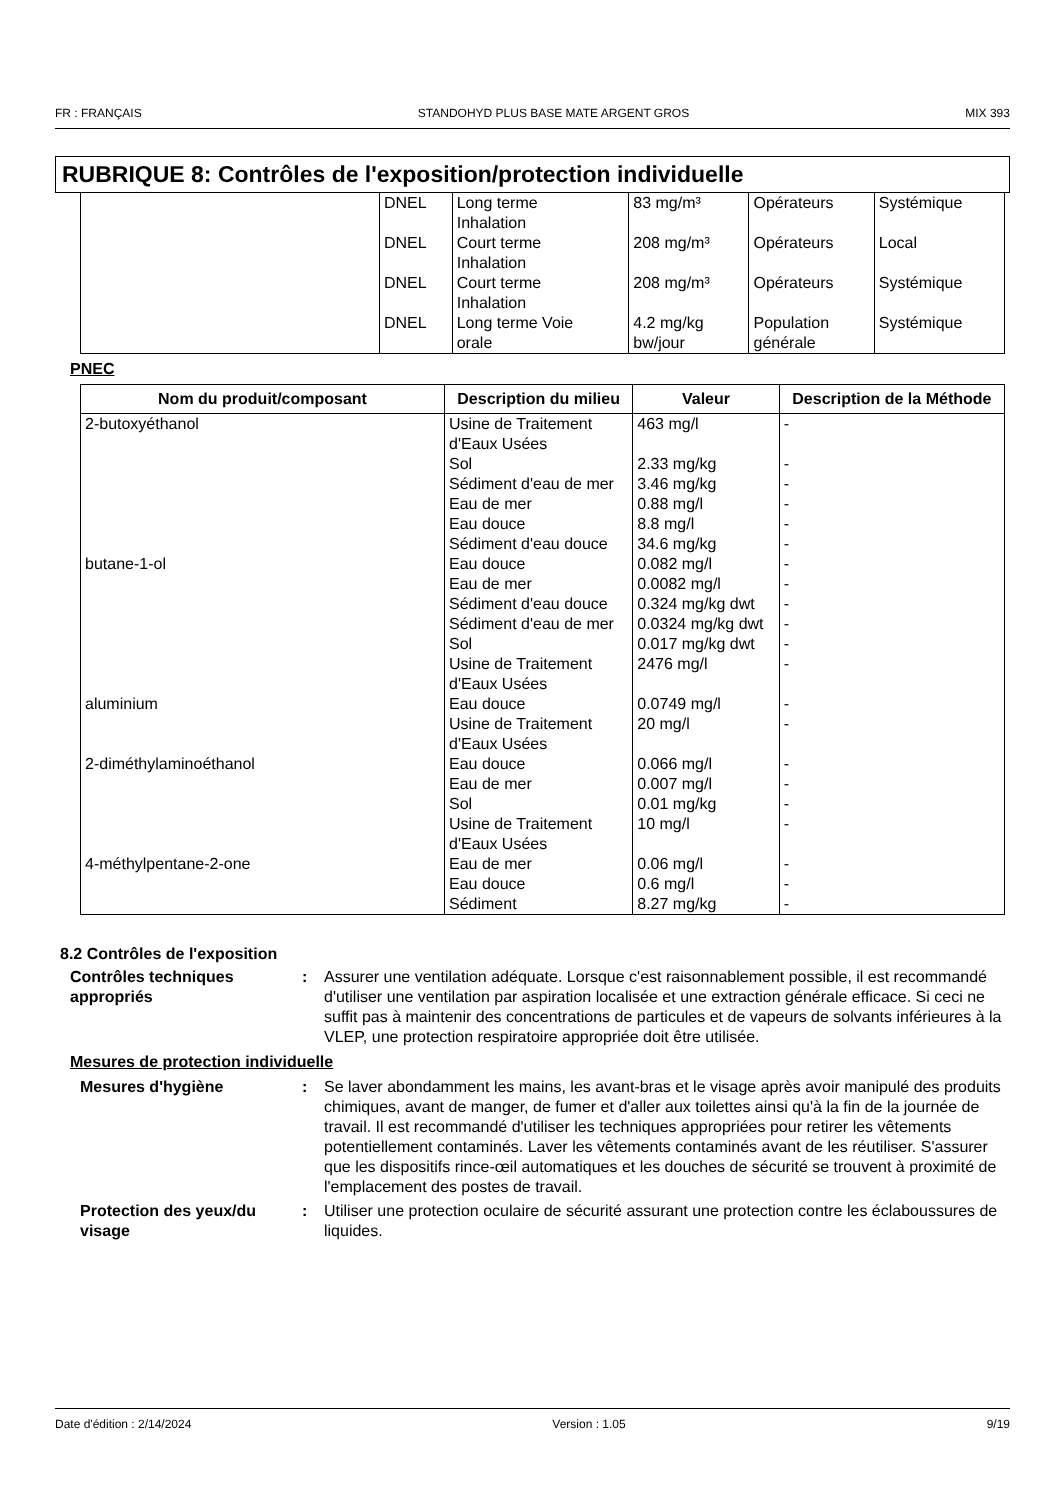FR : FRANÇAIS STANDOHYD PLUS BASE MATE ARGENT GROS MIX 393
RUBRIQUE 8: Contrôles de l'exposition/protection individuelle
| | DNEL | Long terme Inhalation | 83 mg/m³ | Opérateurs | Systémique |
| | DNEL | Court terme Inhalation | 208 mg/m³ | Opérateurs | Local |
| | DNEL | Court terme Inhalation | 208 mg/m³ | Opérateurs | Systémique |
| | DNEL | Long terme Voie orale | 4.2 mg/kg bw/jour | Population générale | Systémique |
PNEC
| Nom du produit/composant | Description du milieu | Valeur | Description de la Méthode |
| --- | --- | --- | --- |
| 2-butoxyéthanol | Usine de Traitement d'Eaux Usées Sol Sédiment d'eau de mer Eau de mer Eau douce Sédiment d'eau douce | 463 mg/l 2.33 mg/kg 3.46 mg/kg 0.88 mg/l 8.8 mg/l 34.6 mg/kg | - - - - - - |
| butane-1-ol | Eau douce Eau de mer Sédiment d'eau douce Sédiment d'eau de mer Sol Usine de Traitement d'Eaux Usées | 0.082 mg/l 0.0082 mg/l 0.324 mg/kg dwt 0.0324 mg/kg dwt 0.017 mg/kg dwt 2476 mg/l | - - - - - - |
| aluminium | Eau douce Usine de Traitement d'Eaux Usées | 0.0749 mg/l 20 mg/l | - - |
| 2-diméthylaminoéthanol | Eau douce Eau de mer Sol Usine de Traitement d'Eaux Usées | 0.066 mg/l 0.007 mg/l 0.01 mg/kg 10 mg/l | - - - - |
| 4-méthylpentane-2-one | Eau de mer Eau douce Sédiment | 0.06 mg/l 0.6 mg/l 8.27 mg/kg | - - - |
8.2 Contrôles de l'exposition
Contrôles techniques appropriés
: Assurer une ventilation adéquate. Lorsque c'est raisonnablement possible, il est recommandé d'utiliser une ventilation par aspiration localisée et une extraction générale efficace. Si ceci ne suffit pas à maintenir des concentrations de particules et de vapeurs de solvants inférieures à la VLEP, une protection respiratoire appropriée doit être utilisée.
Mesures de protection individuelle
Mesures d'hygiène : Se laver abondamment les mains, les avant-bras et le visage après avoir manipulé des produits chimiques, avant de manger, de fumer et d'aller aux toilettes ainsi qu'à la fin de la journée de travail. Il est recommandé d'utiliser les techniques appropriées pour retirer les vêtements potentiellement contaminés. Laver les vêtements contaminés avant de les réutiliser. S'assurer que les dispositifs rince-œil automatiques et les douches de sécurité se trouvent à proximité de l'emplacement des postes de travail.
Protection des yeux/du visage
: Utiliser une protection oculaire de sécurité assurant une protection contre les éclaboussures de liquides.
Date d'édition : 2/14/2024 Version : 1.05 9/19